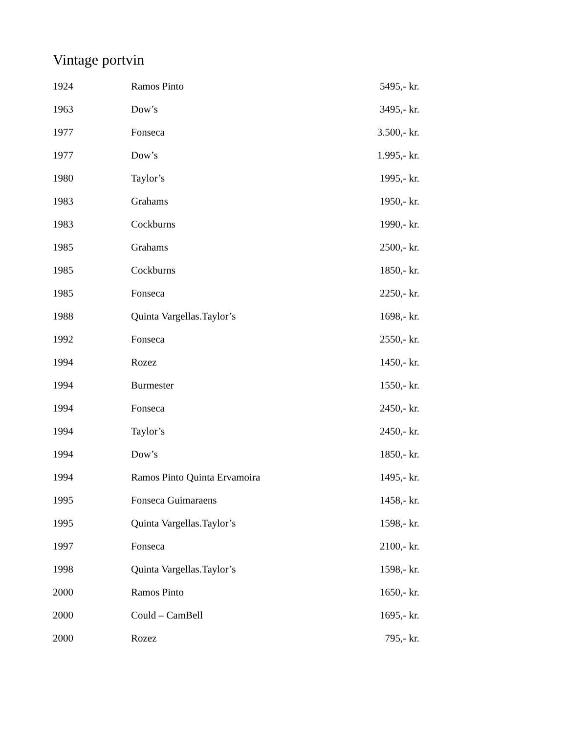Vintage portvin
| 1924 | Ramos Pinto | 5495,- kr. |
| 1963 | Dow’s | 3495,- kr. |
| 1977 | Fonseca | 3.500,- kr. |
| 1977 | Dow’s | 1.995,- kr. |
| 1980 | Taylor’s | 1995,- kr. |
| 1983 | Grahams | 1950,- kr. |
| 1983 | Cockburns | 1990,- kr. |
| 1985 | Grahams | 2500,- kr. |
| 1985 | Cockburns | 1850,- kr. |
| 1985 | Fonseca | 2250,- kr. |
| 1988 | Quinta Vargellas.Taylor’s | 1698,- kr. |
| 1992 | Fonseca | 2550,- kr. |
| 1994 | Rozez | 1450,- kr. |
| 1994 | Burmester | 1550,- kr. |
| 1994 | Fonseca | 2450,- kr. |
| 1994 | Taylor’s | 2450,- kr. |
| 1994 | Dow’s | 1850,- kr. |
| 1994 | Ramos Pinto Quinta Ervamoira | 1495,- kr. |
| 1995 | Fonseca Guimaraens | 1458,- kr. |
| 1995 | Quinta Vargellas.Taylor’s | 1598,- kr. |
| 1997 | Fonseca | 2100,- kr. |
| 1998 | Quinta Vargellas.Taylor’s | 1598,- kr. |
| 2000 | Ramos Pinto | 1650,- kr. |
| 2000 | Could – CamBell | 1695,- kr. |
| 2000 | Rozez | 795,- kr. |